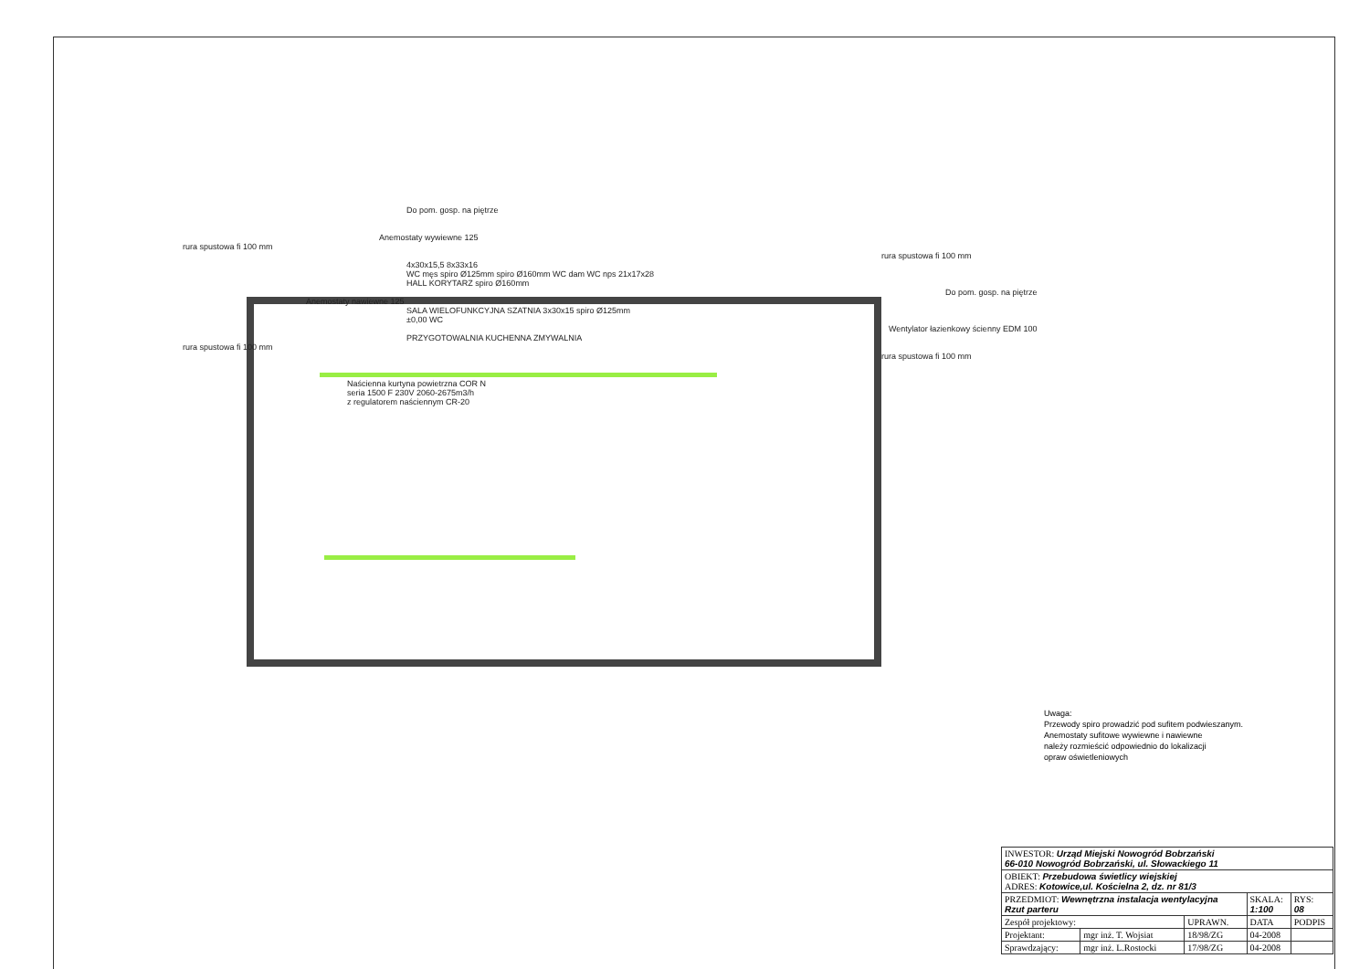Do pom. gosp. na piętrze
Anemostaty wywiewne 125
rura spustowa fi 100 mm
rura spustowa fi 100 mm
4x30x15,5 8x33x16
WC męs spiro Ø125mm spiro Ø160mm WC dam WC nps 21x17x28
HALL KORYTARZ spiro Ø160mm
Do pom. gosp. na piętrze
Anemostaty nawiewne 125
SALA WIELOFUNKCYJNA SZATNIA 3x30x15 spiro Ø125mm
±0,00 WC
Wentylator łazienkowy ścienny EDM 100
PRZYGOTOWALNIA KUCHENNA ZMYWALNIA
rura spustowa fi 100 mm
rura spustowa fi 100 mm
Naścienna kurtyna powietrzna COR N
seria 1500 F 230V 2060-2675m3/h
z regulatorem naściennym CR-20
Uwaga:
Przewody spiro prowadzić pod sufitem podwieszanym.
Anemostaty sufitowe wywiewne i nawiewne
należy rozmieścić odpowiednio do lokalizacji
opraw oświetleniowych
| INWESTOR: Urząd Miejski Nowogród Bobrzański 66-010 Nowogród Bobrzański, ul. Słowackiego 11 | | | | |
| OBIEKT: Przebudowa świetlicy wiejskiej ADRES: Kotowice,ul. Kościelna 2, dz. nr 81/3 | | | | |
| PRZEDMIOT: Wewnętrzna instalacja wentylacyjna Rzut parteru | | | SKALA: 1:100 | RYS: 08 |
| Zespół projektowy: | | UPRAWN. | DATA | PODPIS |
| Projektant: | mgr inż. T. Wojsiat | 18/98/ZG | 04-2008 | |
| Sprawdzający: | mgr inż. L.Rostocki | 17/98/ZG | 04-2008 | |